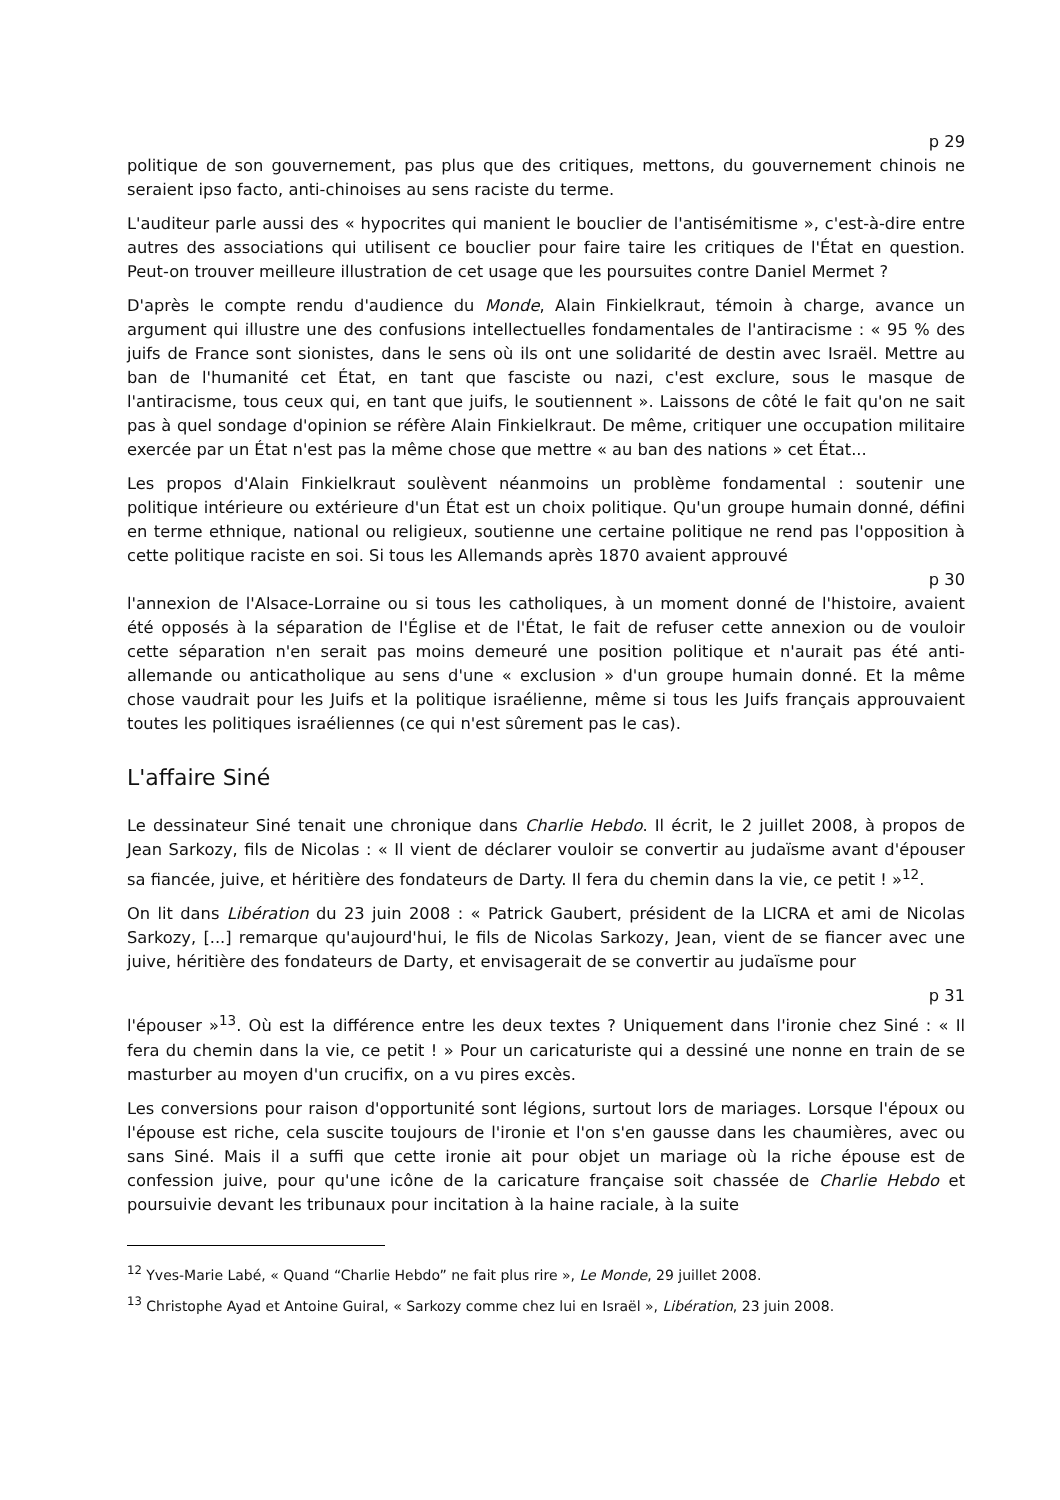p 29
politique de son gouvernement, pas plus que des critiques, mettons, du gouvernement chinois ne seraient ipso facto, anti-chinoises au sens raciste du terme.
L'auditeur parle aussi des « hypocrites qui manient le bouclier de l'antisémitisme », c'est-à-dire entre autres des associations qui utilisent ce bouclier pour faire taire les critiques de l'État en question. Peut-on trouver meilleure illustration de cet usage que les poursuites contre Daniel Mermet ?
D'après le compte rendu d'audience du Monde, Alain Finkielkraut, témoin à charge, avance un argument qui illustre une des confusions intellectuelles fondamentales de l'antiracisme : « 95 % des juifs de France sont sionistes, dans le sens où ils ont une solidarité de destin avec Israël. Mettre au ban de l'humanité cet État, en tant que fasciste ou nazi, c'est exclure, sous le masque de l'antiracisme, tous ceux qui, en tant que juifs, le soutiennent ». Laissons de côté le fait qu'on ne sait pas à quel sondage d'opinion se réfère Alain Finkielkraut. De même, critiquer une occupation militaire exercée par un État n'est pas la même chose que mettre « au ban des nations » cet État...
Les propos d'Alain Finkielkraut soulèvent néanmoins un problème fondamental : soutenir une politique intérieure ou extérieure d'un État est un choix politique. Qu'un groupe humain donné, défini en terme ethnique, national ou religieux, soutienne une certaine politique ne rend pas l'opposition à cette politique raciste en soi. Si tous les Allemands après 1870 avaient approuvé
p 30
l'annexion de l'Alsace-Lorraine ou si tous les catholiques, à un moment donné de l'histoire, avaient été opposés à la séparation de l'Église et de l'État, le fait de refuser cette annexion ou de vouloir cette séparation n'en serait pas moins demeuré une position politique et n'aurait pas été anti-allemande ou anticatholique au sens d'une « exclusion » d'un groupe humain donné. Et la même chose vaudrait pour les Juifs et la politique israélienne, même si tous les Juifs français approuvaient toutes les politiques israéliennes (ce qui n'est sûrement pas le cas).
L'affaire Siné
Le dessinateur Siné tenait une chronique dans Charlie Hebdo. Il écrit, le 2 juillet 2008, à propos de Jean Sarkozy, fils de Nicolas : « Il vient de déclarer vouloir se convertir au judaïsme avant d'épouser sa fiancée, juive, et héritière des fondateurs de Darty. Il fera du chemin dans la vie, ce petit ! »<sup>12</sup>.
On lit dans Libération du 23 juin 2008 : « Patrick Gaubert, président de la LICRA et ami de Nicolas Sarkozy, [...] remarque qu'aujourd'hui, le fils de Nicolas Sarkozy, Jean, vient de se fiancer avec une juive, héritière des fondateurs de Darty, et envisagerait de se convertir au judaïsme pour
p 31
l'épouser »<sup>13</sup>. Où est la différence entre les deux textes ? Uniquement dans l'ironie chez Siné : « Il fera du chemin dans la vie, ce petit ! » Pour un caricaturiste qui a dessiné une nonne en train de se masturber au moyen d'un crucifix, on a vu pires excès.
Les conversions pour raison d'opportunité sont légions, surtout lors de mariages. Lorsque l'époux ou l'épouse est riche, cela suscite toujours de l'ironie et l'on s'en gausse dans les chaumières, avec ou sans Siné. Mais il a suffi que cette ironie ait pour objet un mariage où la riche épouse est de confession juive, pour qu'une icône de la caricature française soit chassée de Charlie Hebdo et poursuivie devant les tribunaux pour incitation à la haine raciale, à la suite
<sup>12</sup> Yves-Marie Labé, « Quand “Charlie Hebdo” ne fait plus rire », Le Monde, 29 juillet 2008.
<sup>13</sup> Christophe Ayad et Antoine Guiral, « Sarkozy comme chez lui en Israël », Libération, 23 juin 2008.